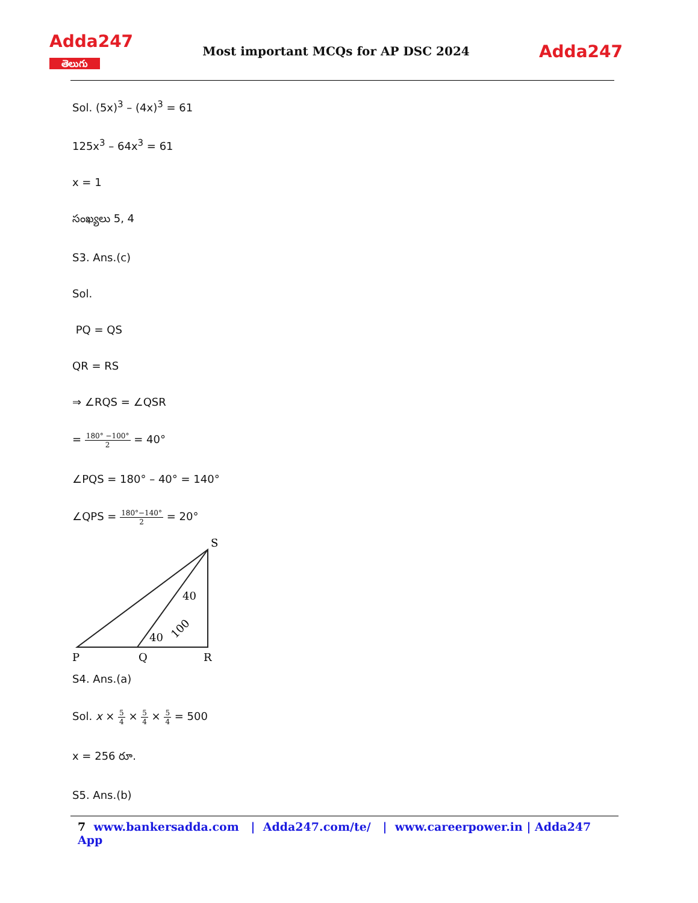Adda247
తెలుగు
Most important MCQs for AP DSC 2024
Adda247
Sol. (5x)<sup>3</sup> – (4x)<sup>3</sup> = 61
125x<sup>3</sup> – 64x<sup>3</sup> = 61
x = 1
సంఖ్యలు 5, 4
S3. Ans.(c)
Sol.
PQ = QS
QR = RS
⇒ ∠RQS = ∠QSR
= 180° −100° 2 = 40°
∠PQS = 180° – 40° = 140°
∠QPS = 180°−140° 2 = 20°
S
40
40
100
P
Q
R
S4. Ans.(a)
Sol. x × 5 4 × 5 4 × 5 4 = 500
x = 256 రూ.
S5. Ans.(b)
7 www.bankersadda.com | Adda247.com/te/ | www.careerpower.in | Adda247 App